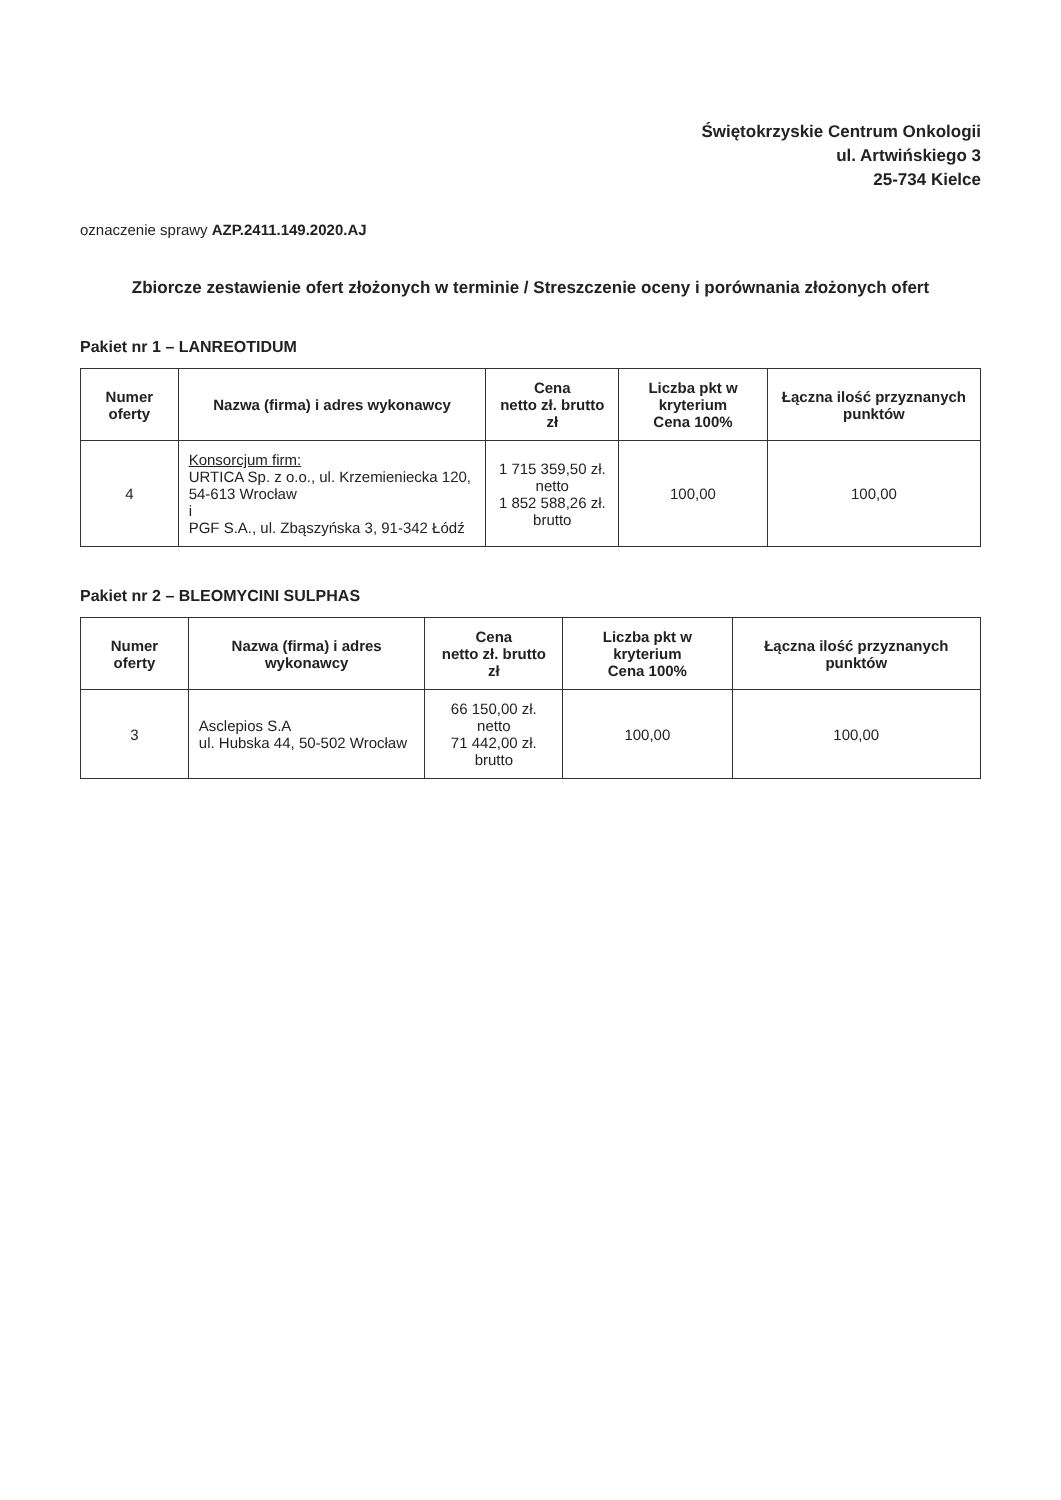Świętokrzyskie Centrum Onkologii
ul. Artwińskiego 3
25-734 Kielce
oznaczenie sprawy AZP.2411.149.2020.AJ
Zbiorcze zestawienie ofert złożonych w terminie / Streszczenie oceny i porównania złożonych ofert
Pakiet nr 1 – LANREOTIDUM
| Numer oferty | Nazwa (firma) i adres wykonawcy | Cena netto zł. brutto zł | Liczba pkt w kryterium Cena 100% | Łączna ilość przyznanych punktów |
| --- | --- | --- | --- | --- |
| 4 | Konsorcjum firm: URTICA Sp. z o.o., ul. Krzemieniecka 120, 54-613 Wrocław i PGF S.A., ul. Zbąszyńska 3, 91-342 Łódź | 1 715 359,50 zł. netto 1 852 588,26 zł. brutto | 100,00 | 100,00 |
Pakiet nr 2 – BLEOMYCINI SULPHAS
| Numer oferty | Nazwa (firma) i adres wykonawcy | Cena netto zł. brutto zł | Liczba pkt w kryterium Cena 100% | Łączna ilość przyznanych punktów |
| --- | --- | --- | --- | --- |
| 3 | Asclepios S.A ul. Hubska 44, 50-502 Wrocław | 66 150,00 zł. netto 71 442,00 zł. brutto | 100,00 | 100,00 |